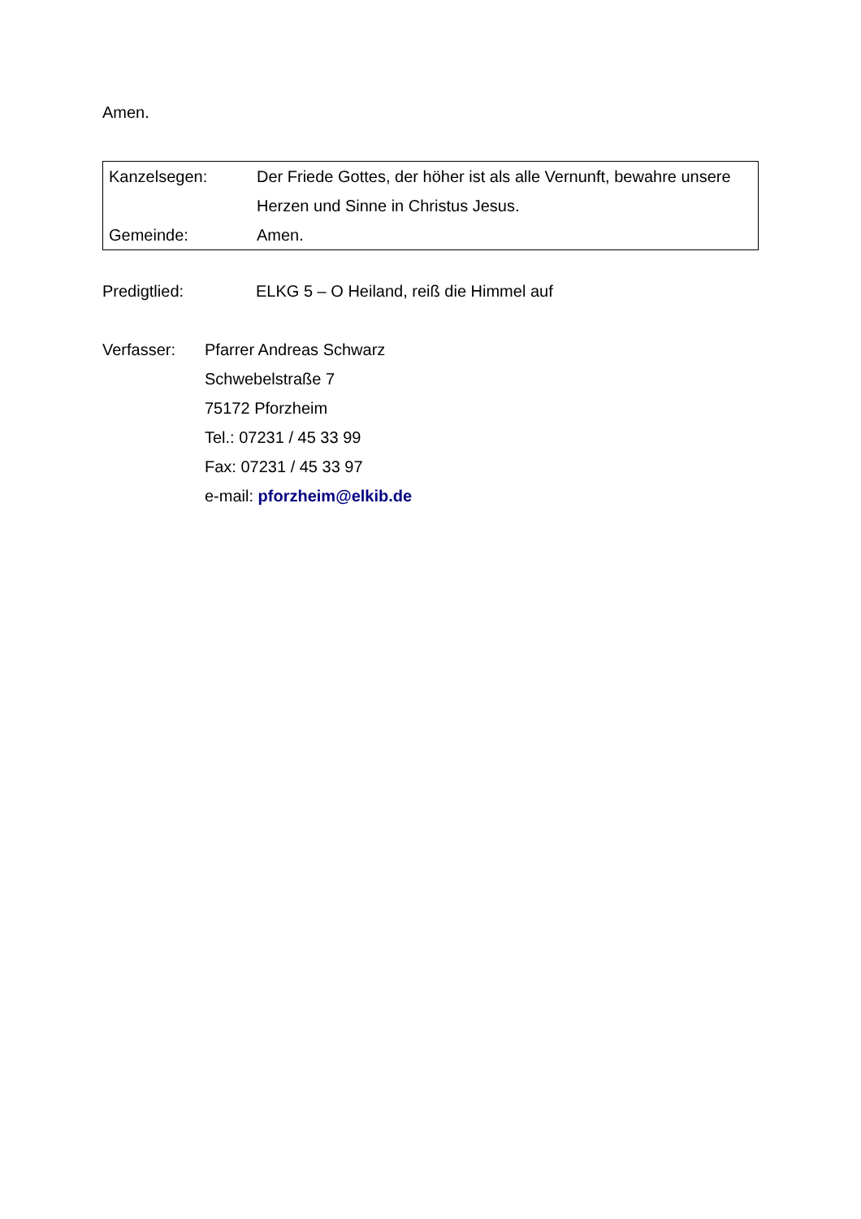Amen.
| Kanzelsegen: | Der Friede Gottes, der höher ist als alle Vernunft, bewahre unsere Herzen und Sinne in Christus Jesus. |
| Gemeinde: | Amen. |
Predigtlied: ELKG 5 – O Heiland, reiß die Himmel auf
Verfasser:
Pfarrer Andreas Schwarz
Schwebelstraße 7
75172 Pforzheim
Tel.: 07231 / 45 33 99
Fax: 07231 / 45 33 97
e-mail: pforzheim@elkib.de